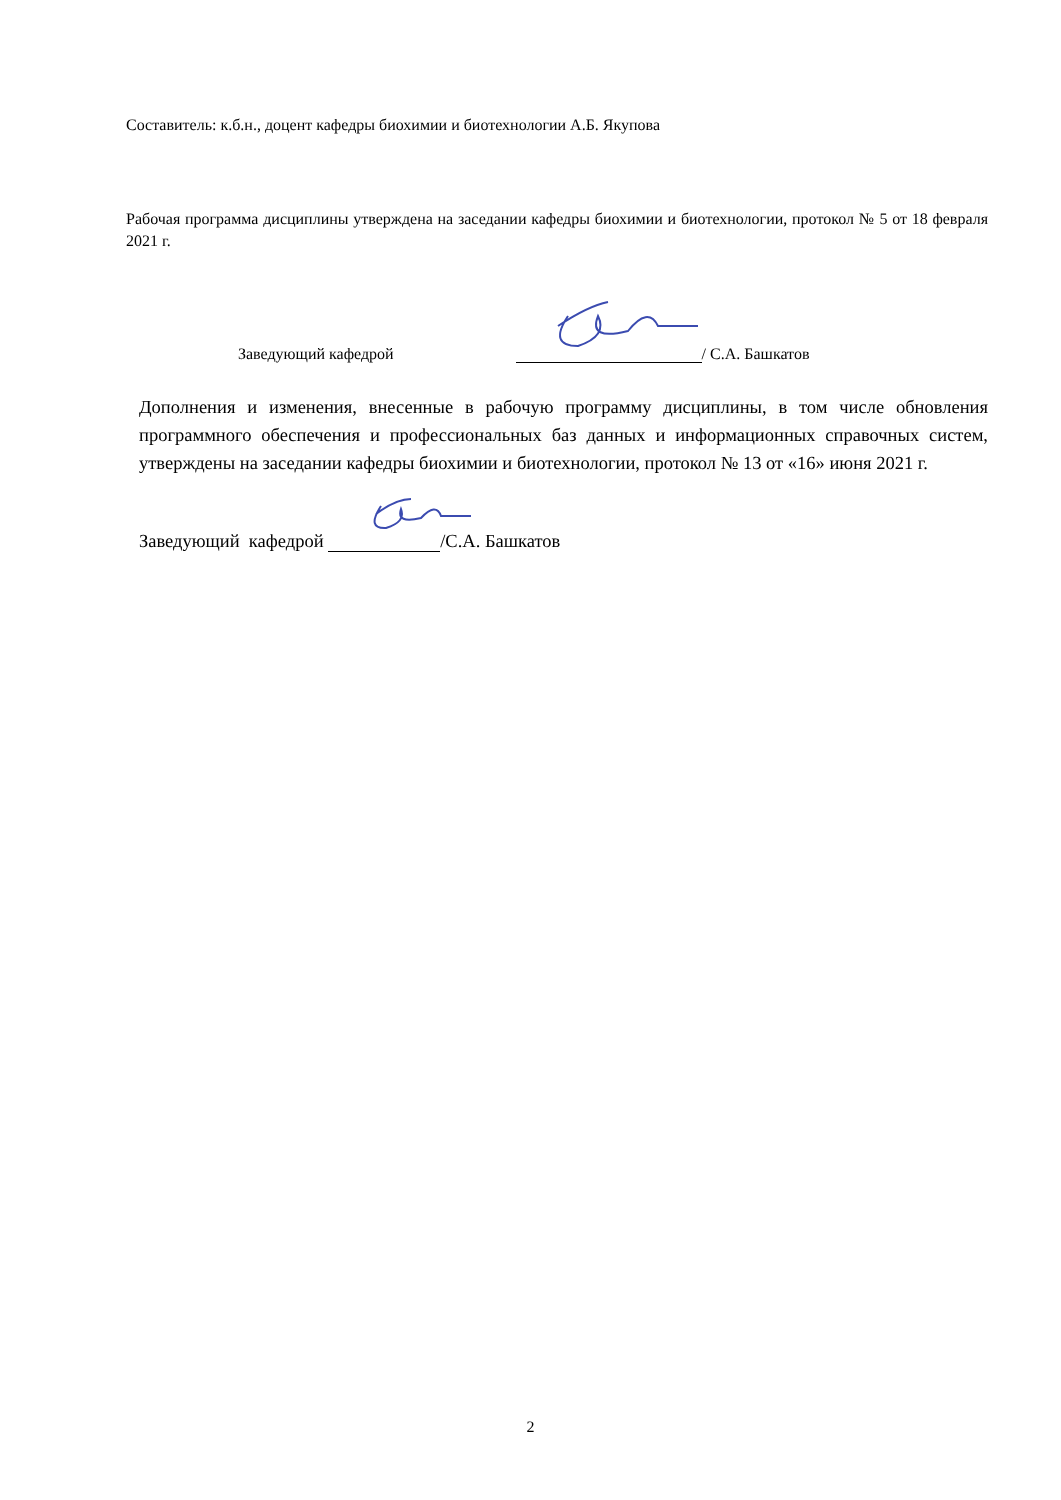Составитель: к.б.н., доцент кафедры биохимии и биотехнологии А.Б. Якупова
Рабочая программа дисциплины утверждена на заседании кафедры биохимии и биотехнологии, протокол № 5 от 18 февраля 2021 г.
Заведующий кафедрой / С.А. Башкатов
Дополнения и изменения, внесенные в рабочую программу дисциплины, в том числе обновления программного обеспечения и профессиональных баз данных и информационных справочных систем, утверждены на заседании кафедры биохимии и биотехнологии, протокол № 13 от «16» июня 2021 г.
Заведующий кафедрой /С.А. Башкатов
2